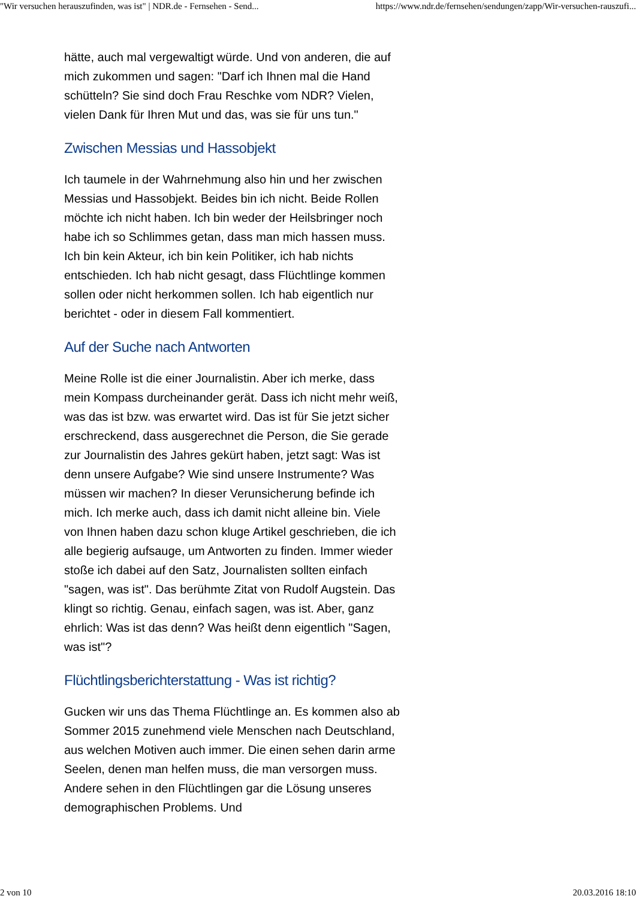"Wir versuchen herauszufinden, was ist" | NDR.de - Fernsehen - Send... https://www.ndr.de/fernsehen/sendungen/zapp/Wir-versuchen-rauszufi...
hätte, auch mal vergewaltigt würde. Und von anderen, die auf mich zukommen und sagen: "Darf ich Ihnen mal die Hand schütteln? Sie sind doch Frau Reschke vom NDR? Vielen, vielen Dank für Ihren Mut und das, was sie für uns tun."
Zwischen Messias und Hassobjekt
Ich taumele in der Wahrnehmung also hin und her zwischen Messias und Hassobjekt. Beides bin ich nicht. Beide Rollen möchte ich nicht haben. Ich bin weder der Heilsbringer noch habe ich so Schlimmes getan, dass man mich hassen muss. Ich bin kein Akteur, ich bin kein Politiker, ich hab nichts entschieden. Ich hab nicht gesagt, dass Flüchtlinge kommen sollen oder nicht herkommen sollen. Ich hab eigentlich nur berichtet - oder in diesem Fall kommentiert.
Auf der Suche nach Antworten
Meine Rolle ist die einer Journalistin. Aber ich merke, dass mein Kompass durcheinander gerät. Dass ich nicht mehr weiß, was das ist bzw. was erwartet wird. Das ist für Sie jetzt sicher erschreckend, dass ausgerechnet die Person, die Sie gerade zur Journalistin des Jahres gekürt haben, jetzt sagt: Was ist denn unsere Aufgabe? Wie sind unsere Instrumente? Was müssen wir machen? In dieser Verunsicherung befinde ich mich. Ich merke auch, dass ich damit nicht alleine bin. Viele von Ihnen haben dazu schon kluge Artikel geschrieben, die ich alle begierig aufsauge, um Antworten zu finden. Immer wieder stoße ich dabei auf den Satz, Journalisten sollten einfach "sagen, was ist". Das berühmte Zitat von Rudolf Augstein. Das klingt so richtig. Genau, einfach sagen, was ist. Aber, ganz ehrlich: Was ist das denn? Was heißt denn eigentlich "Sagen, was ist"?
Flüchtlingsberichterstattung - Was ist richtig?
Gucken wir uns das Thema Flüchtlinge an. Es kommen also ab Sommer 2015 zunehmend viele Menschen nach Deutschland, aus welchen Motiven auch immer. Die einen sehen darin arme Seelen, denen man helfen muss, die man versorgen muss. Andere sehen in den Flüchtlingen gar die Lösung unseres demographischen Problems. Und
2 von 10 20.03.2016 18:10